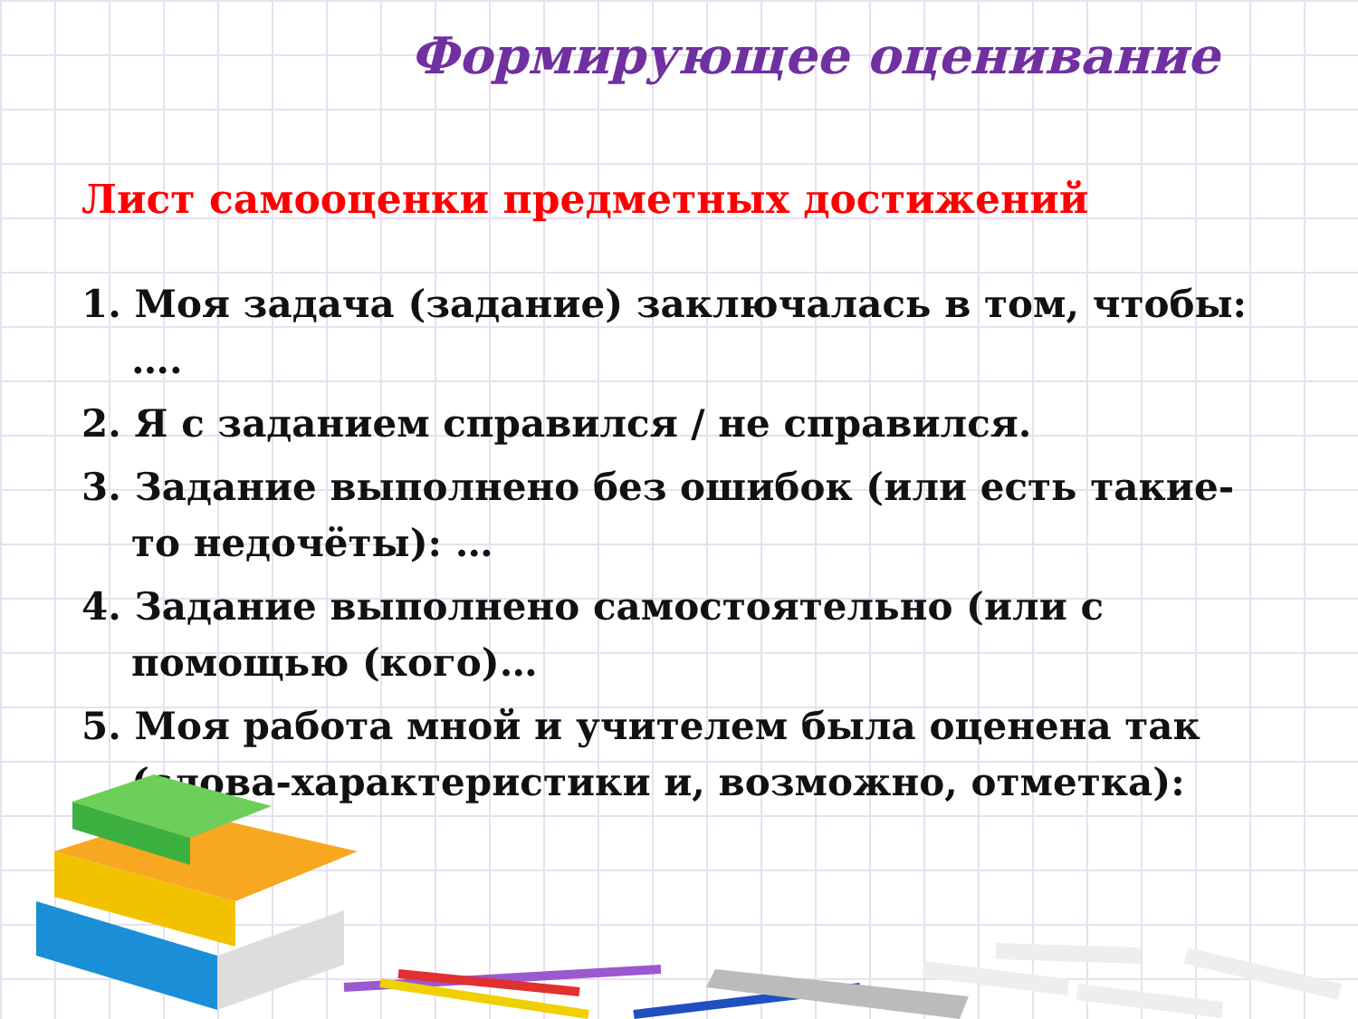Формирующее оценивание
Лист самооценки предметных достижений
1. Моя задача (задание) заключалась в том, чтобы: ….
2. Я с заданием справился / не справился.
3. Задание выполнено без ошибок (или есть такие-то недочёты): …
4. Задание выполнено самостоятельно (или с помощью (кого)…
5. Моя работа мной и учителем была оценена так (слова-характеристики и, возможно, отметка):